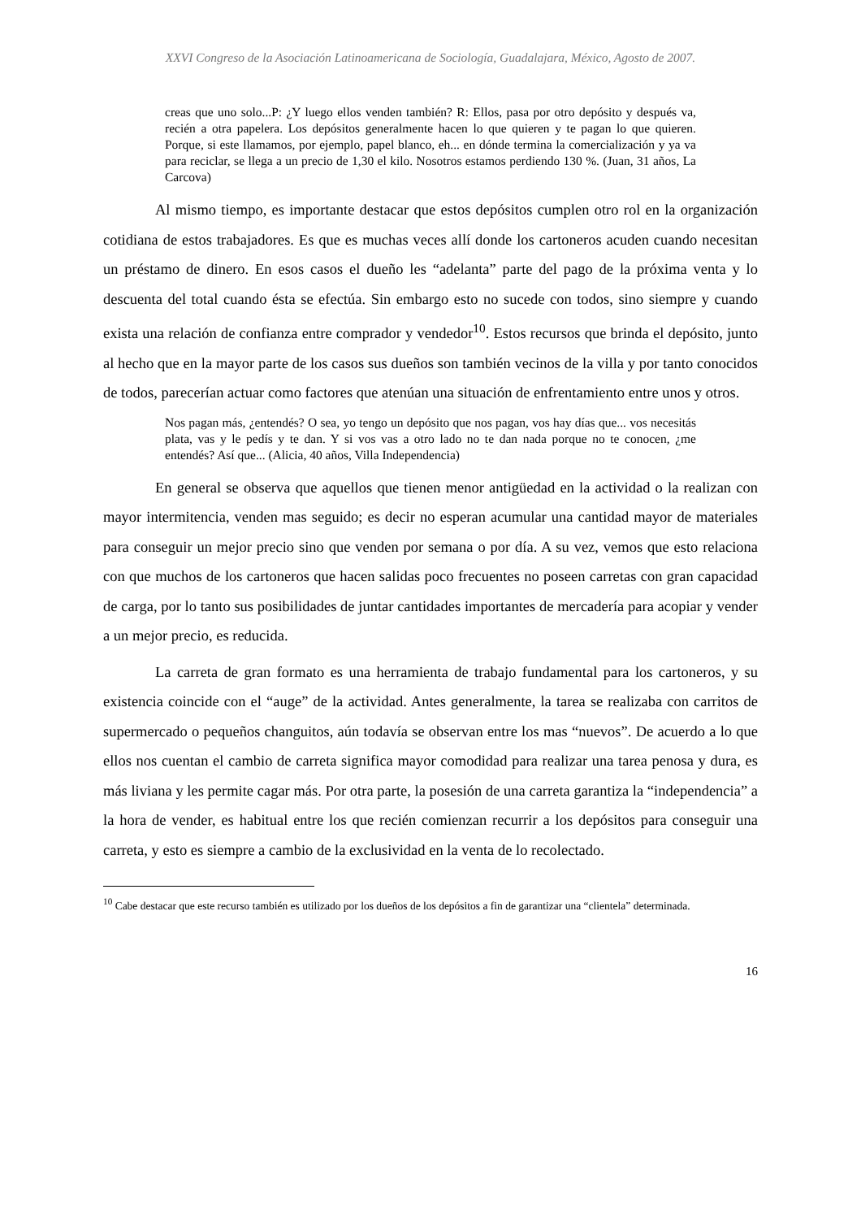XXVI Congreso de la Asociación Latinoamericana de Sociología, Guadalajara, México, Agosto de 2007.
creas que uno solo...P: ¿Y luego ellos venden también? R: Ellos, pasa por otro depósito y después va, recién a otra papelera. Los depósitos generalmente hacen lo que quieren y te pagan lo que quieren. Porque, si este llamamos, por ejemplo, papel blanco, eh... en dónde termina la comercialización y ya va para reciclar, se llega a un precio de 1,30 el kilo. Nosotros estamos perdiendo 130 %. (Juan, 31 años, La Carcova)
Al mismo tiempo, es importante destacar que estos depósitos cumplen otro rol en la organización cotidiana de estos trabajadores. Es que es muchas veces allí donde los cartoneros acuden cuando necesitan un préstamo de dinero. En esos casos el dueño les “adelanta” parte del pago de la próxima venta y lo descuenta del total cuando ésta se efectúa. Sin embargo esto no sucede con todos, sino siempre y cuando exista una relación de confianza entre comprador y vendedor<sup>10</sup>. Estos recursos que brinda el depósito, junto al hecho que en la mayor parte de los casos sus dueños son también vecinos de la villa y por tanto conocidos de todos, parecerían actuar como factores que atenúan una situación de enfrentamiento entre unos y otros.
Nos pagan más, ¿entendés? O sea, yo tengo un depósito que nos pagan, vos hay días que... vos necesitás plata, vas y le pedís y te dan. Y si vos vas a otro lado no te dan nada porque no te conocen, ¿me entendés? Así que... (Alicia, 40 años, Villa Independencia)
En general se observa que aquellos que tienen menor antigüedad en la actividad o la realizan con mayor intermitencia, venden mas seguido; es decir no esperan acumular una cantidad mayor de materiales para conseguir un mejor precio sino que venden por semana o por día. A su vez, vemos que esto relaciona con que muchos de los cartoneros que hacen salidas poco frecuentes no poseen carretas con gran capacidad de carga, por lo tanto sus posibilidades de juntar cantidades importantes de mercadería para acopiar y vender a un mejor precio, es reducida.
La carreta de gran formato es una herramienta de trabajo fundamental para los cartoneros, y su existencia coincide con el “auge” de la actividad. Antes generalmente, la tarea se realizaba con carritos de supermercado o pequeños changuitos, aún todavía se observan entre los mas “nuevos”. De acuerdo a lo que ellos nos cuentan el cambio de carreta significa mayor comodidad para realizar una tarea penosa y dura, es más liviana y les permite cagar más. Por otra parte, la posesión de una carreta garantiza la “independencia” a la hora de vender, es habitual entre los que recién comienzan recurrir a los depósitos para conseguir una carreta, y esto es siempre a cambio de la exclusividad en la venta de lo recolectado.
<sup>10</sup> Cabe destacar que este recurso también es utilizado por los dueños de los depósitos a fin de garantizar una “clientela” determinada.
16